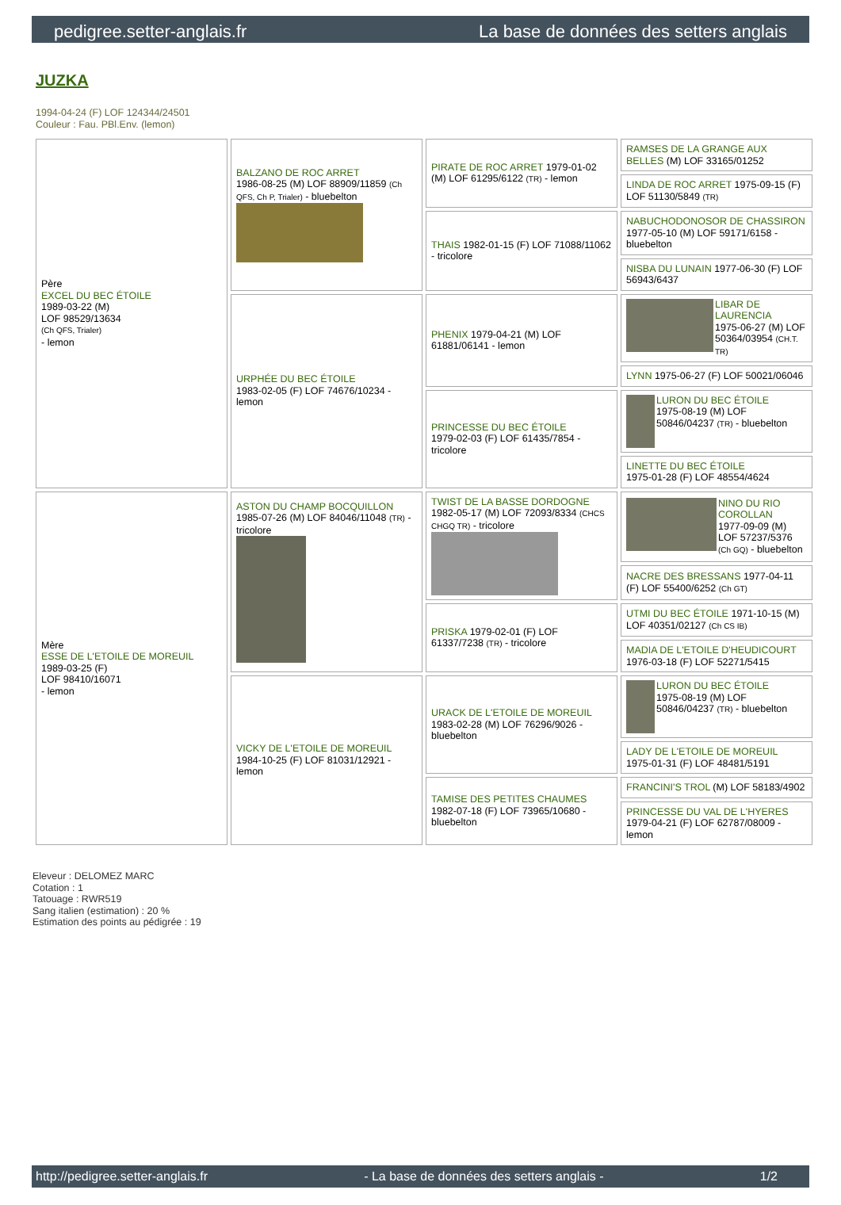pedigree.setter-anglais.fr La base de données des setters anglais
JUZKA
1994-04-24 (F) LOF 124344/24501
Couleur : Fau. PBl.Env. (lemon)
| Père EXCEL DU BEC ÉTOILE 1989-03-22 (M) LOF 98529/13634 (Ch QFS, Trialer) - lemon | BALZANO DE ROC ARRET 1986-08-25 (M) LOF 88909/11859 (Ch QFS, Ch P, Trialer) - bluebelton | PIRATE DE ROC ARRET 1979-01-02 (M) LOF 61295/6122 (TR) - lemon | RAMSES DE LA GRANGE AUX BELLES (M) LOF 33165/01252 |
| | | | LINDA DE ROC ARRET 1975-09-15 (F) LOF 51130/5849 (TR) |
| | | THAIS 1982-01-15 (F) LOF 71088/11062 - tricolore | NABUCHODONOSOR DE CHASSIRON 1977-05-10 (M) LOF 59171/6158 - bluebelton |
| | | | NISBA DU LUNAIN 1977-06-30 (F) LOF 56943/6437 |
| | URPHÉE DU BEC ÉTOILE 1983-02-05 (F) LOF 74676/10234 - lemon | PHENIX 1979-04-21 (M) LOF 61881/06141 - lemon | LIBAR DE LAURENCIA 1975-06-27 (M) LOF 50364/03954 (CH.T. TR) |
| | | | LYNN 1975-06-27 (F) LOF 50021/06046 |
| | | PRINCESSE DU BEC ÉTOILE 1979-02-03 (F) LOF 61435/7854 - tricolore | LURON DU BEC ÉTOILE 1975-08-19 (M) LOF 50846/04237 (TR) - bluebelton |
| | | | LINETTE DU BEC ÉTOILE 1975-01-28 (F) LOF 48554/4624 |
| Mère ESSE DE L'ETOILE DE MOREUIL 1989-03-25 (F) LOF 98410/16071 - lemon | ASTON DU CHAMP BOCQUILLON 1985-07-26 (M) LOF 84046/11048 (TR) - tricolore | TWIST DE LA BASSE DORDOGNE 1982-05-17 (M) LOF 72093/8334 (CHCS CHGQ TR) - tricolore | NINO DU RIO COROLLAN 1977-09-09 (M) LOF 57237/5376 (Ch GQ) - bluebelton |
| | | | NACRE DES BRESSANS 1977-04-11 (F) LOF 55400/6252 (Ch GT) |
| | | PRISKA 1979-02-01 (F) LOF 61337/7238 (TR) - tricolore | UTMI DU BEC ÉTOILE 1971-10-15 (M) LOF 40351/02127 (Ch CS IB) |
| | | | MADIA DE L'ETOILE D'HEUDICOURT 1976-03-18 (F) LOF 52271/5415 |
| | VICKY DE L'ETOILE DE MOREUIL 1984-10-25 (F) LOF 81031/12921 - lemon | URACK DE L'ETOILE DE MOREUIL 1983-02-28 (M) LOF 76296/9026 - bluebelton | LURON DU BEC ÉTOILE 1975-08-19 (M) LOF 50846/04237 (TR) - bluebelton |
| | | | LADY DE L'ETOILE DE MOREUIL 1975-01-31 (F) LOF 48481/5191 |
| | | TAMISE DES PETITES CHAUMES 1982-07-18 (F) LOF 73965/10680 - bluebelton | FRANCINI'S TROL (M) LOF 58183/4902 |
| | | | PRINCESSE DU VAL DE L'HYERES 1979-04-21 (F) LOF 62787/08009 - lemon |
Eleveur : DELOMEZ MARC
Cotation : 1
Tatouage : RWR519
Sang italien (estimation) : 20 %
Estimation des points au pédigrée : 19
http://pedigree.setter-anglais.fr - La base de données des setters anglais - 1/2